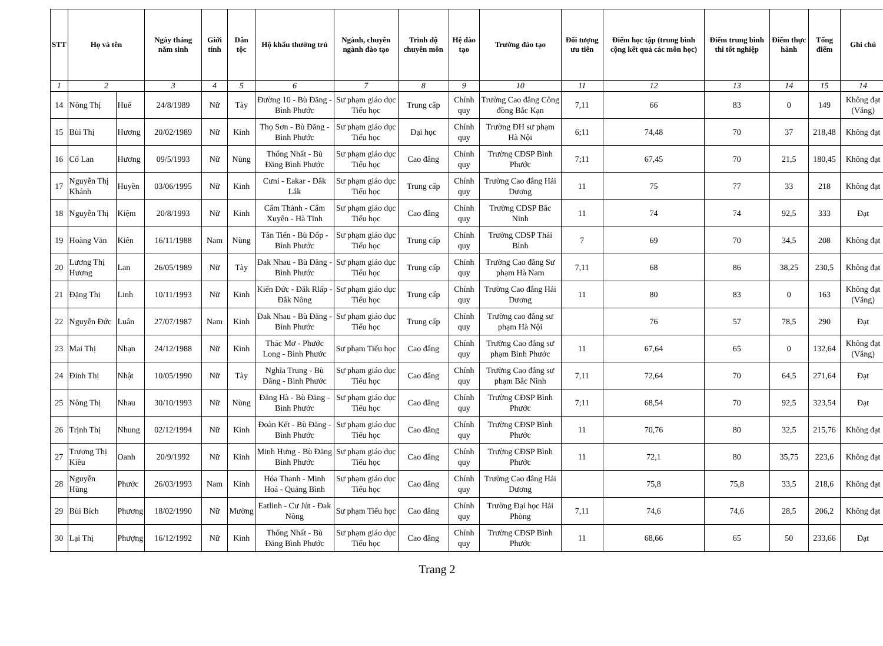| STT | Họ và tên | | Ngày tháng năm sinh | Giới tính | Dân tộc | Hộ khẩu thường trú | Ngành, chuyên ngành đào tạo | Trình độ chuyên môn | Hệ đào tạo | Trường đào tạo | Đối tượng ưu tiên | Điểm học tập (trung bình cộng kết quả các môn học) | Điểm trung bình thi tốt nghiệp | Điểm thực hành | Tổng điểm | Ghi chú |
| --- | --- | --- | --- | --- | --- | --- | --- | --- | --- | --- | --- | --- | --- | --- | --- | --- |
| 1 | 2 | | 3 | 4 | 5 | 6 | 7 | 8 | 9 | 10 | 11 | 12 | 13 | 14 | 15 | 14 |
| 14 | Nông Thị | Huế | 24/8/1989 | Nữ | Tày | Đường 10 - Bù Đăng - Bình Phước | Sư phạm giáo dục Tiểu học | Trung cấp | Chính quy | Trường Cao đẳng Công đồng Bắc Kạn | 7,11 | 66 | 83 | 0 | 149 | Không đạt (Vắng) |
| 15 | Bùi Thị | Hương | 20/02/1989 | Nữ | Kinh | Thọ Sơn - Bù Đăng - Bình Phước | Sư phạm giáo dục Tiểu học | Đại học | Chính quy | Trường ĐH sư phạm Hà Nội | 6;11 | 74,48 | 70 | 37 | 218,48 | Không đạt |
| 16 | Cổ Lan | Hương | 09/5/1993 | Nữ | Nùng | Thống Nhất - Bù Đăng Bình Phước | Sư phạm giáo dục Tiểu học | Cao đẳng | Chính quy | Trường CĐSP Bình Phước | 7;11 | 67,45 | 70 | 21,5 | 180,45 | Không đạt |
| 17 | Nguyễn Thị Khánh | Huyền | 03/06/1995 | Nữ | Kinh | Cưni - Eakar - Đắk Lắk | Sư phạm giáo dục Tiểu học | Trung cấp | Chính quy | Trường Cao đẳng Hải Dương | 11 | 75 | 77 | 33 | 218 | Không đạt |
| 18 | Nguyễn Thị | Kiệm | 20/8/1993 | Nữ | Kinh | Cẩm Thành - Cẩm Xuyên - Hà Tĩnh | Sư phạm giáo dục Tiểu học | Cao đẳng | Chính quy | Trường CĐSP Bắc Ninh | 11 | 74 | 74 | 92,5 | 333 | Đạt |
| 19 | Hoàng Văn | Kiên | 16/11/1988 | Nam | Nùng | Tân Tiến - Bù Đốp - Bình Phước | Sư phạm giáo dục Tiểu học | Trung cấp | Chính quy | Trường CĐSP Thái Bình | 7 | 69 | 70 | 34,5 | 208 | Không đạt |
| 20 | Lương Thị Hương | Lan | 26/05/1989 | Nữ | Tày | Đak Nhau - Bù Đăng - Bình Phước | Sư phạm giáo dục Tiểu học | Trung cấp | Chính quy | Trường Cao đẳng Sư phạm Hà Nam | 7,11 | 68 | 86 | 38,25 | 230,5 | Không đạt |
| 21 | Đặng Thị | Linh | 10/11/1993 | Nữ | Kinh | Kiến Đức - Đắk Rlấp - Đắk Nông | Sư phạm giáo dục Tiểu học | Trung cấp | Chính quy | Trường Cao đẳng Hải Dương | 11 | 80 | 83 | 0 | 163 | Không đạt (Vắng) |
| 22 | Nguyễn Đức | Luân | 27/07/1987 | Nam | Kinh | Đak Nhau - Bù Đăng - Bình Phước | Sư phạm giáo dục Tiểu học | Trung cấp | Chính quy | Trường cao đẳng sư phạm Hà Nội | | 76 | 57 | 78,5 | 290 | Đạt |
| 23 | Mai Thị | Nhạn | 24/12/1988 | Nữ | Kinh | Thác Mơ - Phước Long - Bình Phước | Sư phạm Tiểu học | Cao đẳng | Chính quy | Trường Cao đẳng sư phạm Bình Phước | 11 | 67,64 | 65 | 0 | 132,64 | Không đạt (Vắng) |
| 24 | Đinh Thị | Nhật | 10/05/1990 | Nữ | Tày | Nghĩa Trung - Bù Đăng - Bình Phước | Sư phạm giáo dục Tiểu học | Cao đẳng | Chính quy | Trường Cao đẳng sư phạm Bắc Ninh | 7,11 | 72,64 | 70 | 64,5 | 271,64 | Đạt |
| 25 | Nông Thị | Nhau | 30/10/1993 | Nữ | Nùng | Đăng Hà - Bù Đăng - Bình Phước | Sư phạm giáo dục Tiểu học | Cao đẳng | Chính quy | Trường CĐSP Bình Phước | 7;11 | 68,54 | 70 | 92,5 | 323,54 | Đạt |
| 26 | Trịnh Thị | Nhung | 02/12/1994 | Nữ | Kinh | Đoàn Kết - Bù Đăng - Bình Phước | Sư phạm giáo dục Tiểu học | Cao đẳng | Chính quy | Trường CĐSP Bình Phước | 11 | 70,76 | 80 | 32,5 | 215,76 | Không đạt |
| 27 | Trương Thị Kiều | Oanh | 20/9/1992 | Nữ | Kinh | Minh Hưng - Bù Đăng Bình Phước | Sư phạm giáo dục Tiểu học | Cao đẳng | Chính quy | Trường CĐSP Bình Phước | 11 | 72,1 | 80 | 35,75 | 223,6 | Không đạt |
| 28 | Nguyễn Hùng | Phước | 26/03/1993 | Nam | Kinh | Hóa Thanh - Minh Hoá - Quảng Bình | Sư phạm giáo dục Tiểu học | Cao đẳng | Chính quy | Trường Cao đẳng Hải Dương | | 75,8 | 75,8 | 33,5 | 218,6 | Không đạt |
| 29 | Bùi Bích | Phương | 18/02/1990 | Nữ | Mường | Eatlinh - Cư Jút - Đak Nông | Sư phạm Tiểu học | Cao đẳng | Chính quy | Trường Đại học Hải Phòng | 7,11 | 74,6 | 74,6 | 28,5 | 206,2 | Không đạt |
| 30 | Lại Thị | Phượng | 16/12/1992 | Nữ | Kinh | Thống Nhất - Bù Đăng Bình Phước | Sư phạm giáo dục Tiểu học | Cao đẳng | Chính quy | Trường CĐSP Bình Phước | 11 | 68,66 | 65 | 50 | 233,66 | Đạt |
Trang 2